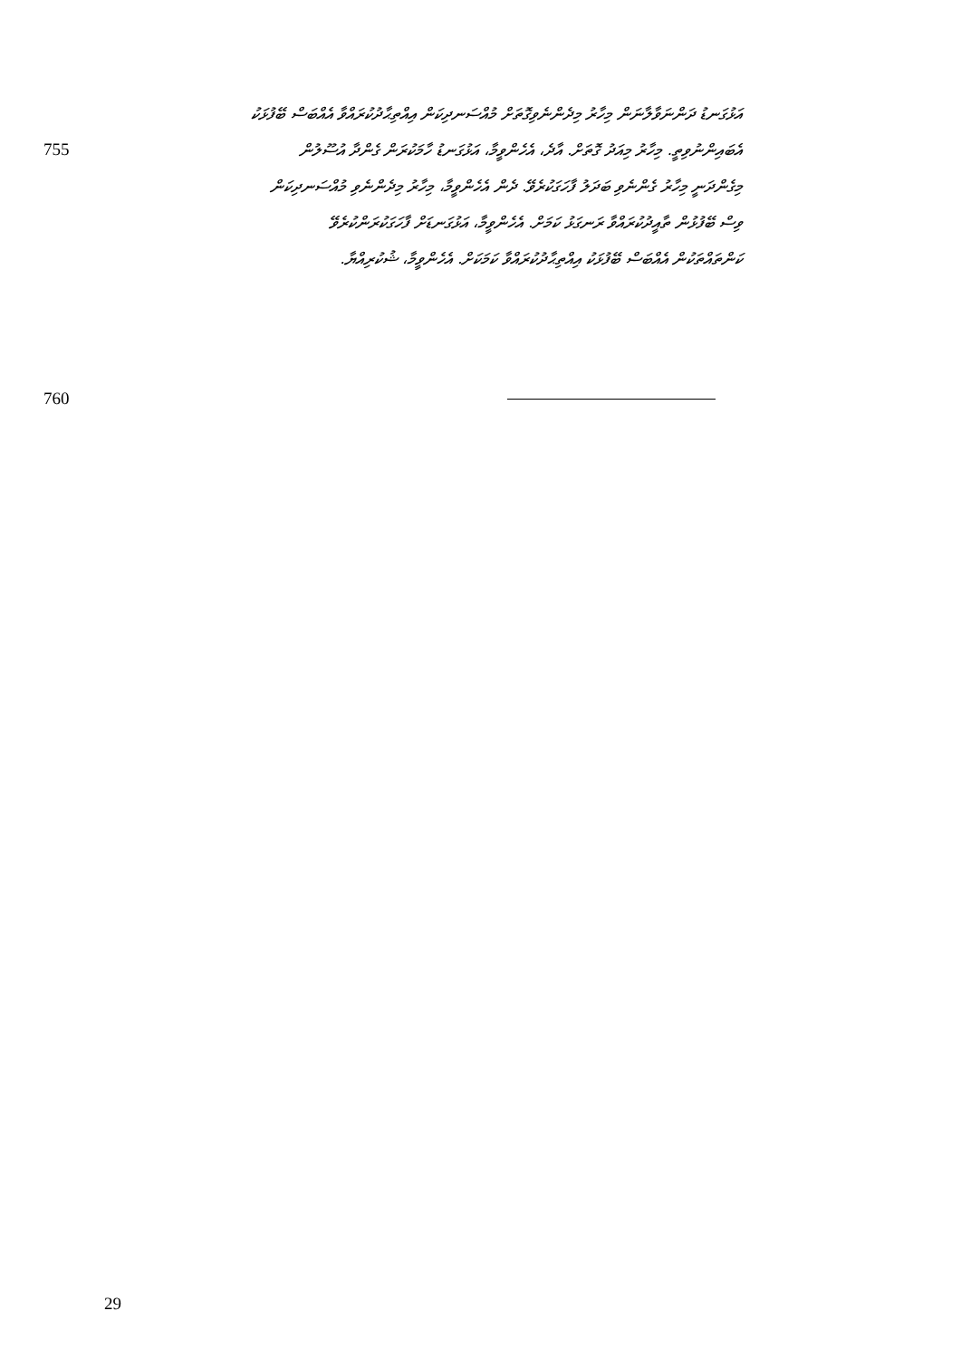އަޅުގަނޑު ދަންނަވާލާނަން މިހާރު މިދެންނެވިގޮތަށް މުއްސަނދިކަން އިއްތިޙާދުކުރައްވާ އެއްބަސް ބޭފުޅަކު
755
އެބައިންނުވިތީ. މިހާރު މިއަދު ގޮތަށް. އާދެ، އެހެންވީމާ، އަޅުގަނޑު ހާމަކުރަން ގެންދާ އުސޫލުން
މިގެންދަނީ މިހާރު ގެންނެވި ބަދަލު ފާހަގަކުރެވޭ. ދެން އެހެންވީމާ، މިހާރު މިދެންނެވި މުއްސަނދިކަން
ވިސް ބޭފުޅުން ތާއީދުކުރައްވާ ރަނގަޅު ކަމަށް. އެހެންވީމާ، އަޅުގަނޑަށް ފާހަގަކުރަންކުރެވޭ
ކަންތައްތަކުން އެއްބަސް ބޭފުޅަކު އިއްތިޙާދުކުރައްވާ ކަމަކަށް. އެހެންވީމާ، ޝުކުރިއްޔާ.
760
29